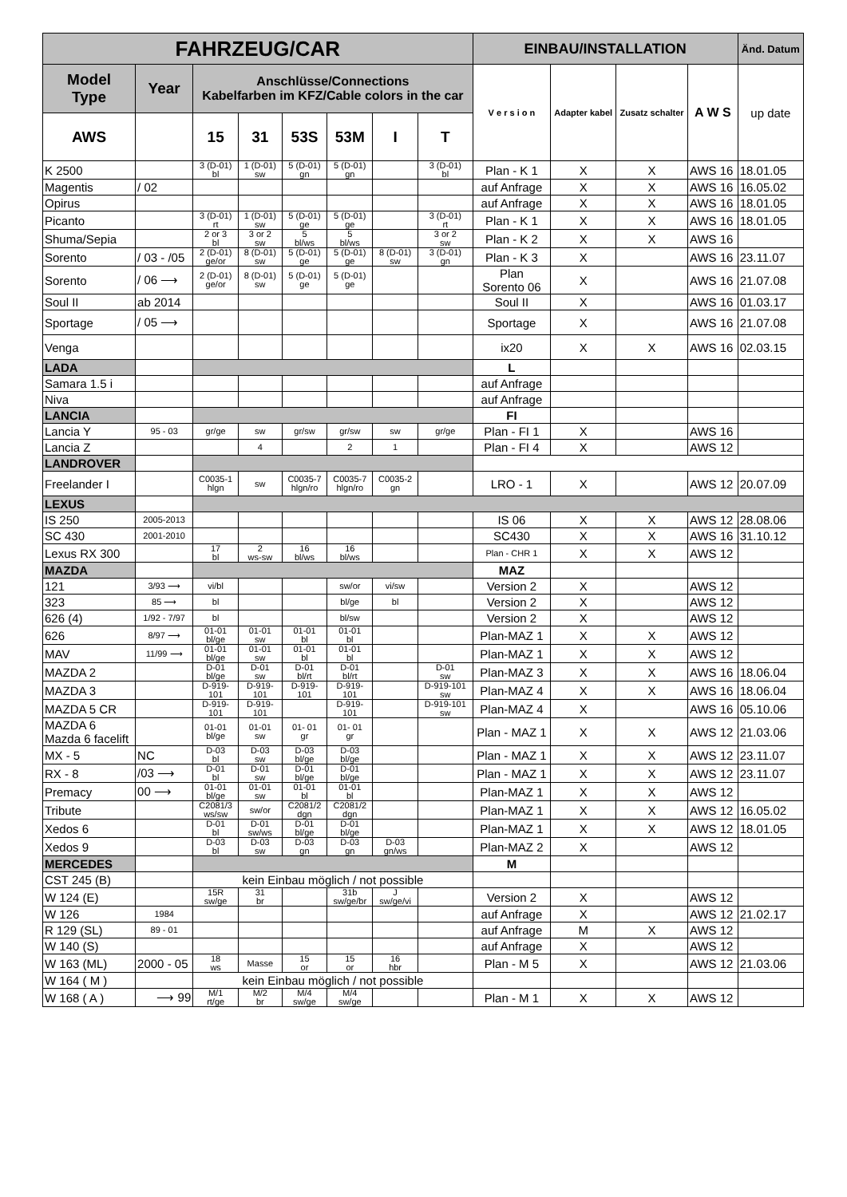| FAHRZEUG/CAR | | | | | | | | EINBAU/INSTALLATION | | | | Änd. Datum |
| --- | --- | --- | --- | --- | --- | --- | --- | --- | --- | --- | --- | --- |
| Model Type | Year | Anschlüsse/Connections Kabelfarben im KFZ/Cable colors in the car | | | | | | V e r s i o n | Adapter kabel | Zusatz schalter | A W S | up date |
| AWS | | 15 | 31 | 53S | 53M | I | T | | | | | |
| K 2500 | | 3 (D-01) bl | 1 (D-01) sw | 5 (D-01) gn | 5 (D-01) gn | | 3 (D-01) bl | Plan - K 1 | X | X | AWS 16 | 18.01.05 |
| Magentis | / 02 | | | | | | | auf Anfrage | X | X | AWS 16 | 16.05.02 |
| Opirus | | | | | | | | auf Anfrage | X | X | AWS 16 | 18.01.05 |
| Picanto | | 3 (D-01) rt | 1 (D-01) sw | 5 (D-01) ge | 5 (D-01) ge | | 3 (D-01) rt | Plan - K 1 | X | X | AWS 16 | 18.01.05 |
| Shuma/Sepia | | 2 or 3 bl | 3 or 2 sw | 5 bl/ws | 5 bl/ws | | 3 or 2 sw | Plan - K 2 | X | X | AWS 16 | |
| Sorento | / 03 - /05 | 2 (D-01) ge/or | 8 (D-01) sw | 5 (D-01) ge | 5 (D-01) ge | 8 (D-01) sw | 3 (D-01) gn | Plan - K 3 | X | | AWS 16 | 23.11.07 |
| Sorento | / 06 ⟶ | 2 (D-01) ge/or | 8 (D-01) sw | 5 (D-01) ge | 5 (D-01) ge | | | Plan Sorento 06 | X | | AWS 16 | 21.07.08 |
| Soul II | ab 2014 | | | | | | | Soul II | X | | AWS 16 | 01.03.17 |
| Sportage | / 05 ⟶ | | | | | | | Sportage | X | | AWS 16 | 21.07.08 |
| Venga | | | | | | | | ix20 | X | X | AWS 16 | 02.03.15 |
| LADA | | | | | | | | L | | | | |
| Samara 1.5 i | | | | | | | | auf Anfrage | | | | |
| Niva | | | | | | | | auf Anfrage | | | | |
| LANCIA | | | | | | | | FI | | | | |
| Lancia Y | 95 - 03 | gr/ge | sw | gr/sw | gr/sw | sw | gr/ge | Plan - FI 1 | X | | AWS 16 | |
| Lancia Z | | | 4 | | 2 | 1 | | Plan - FI 4 | X | | AWS 12 | |
| LANDROVER | | | | | | | | | | | | |
| Freelander I | | C0035-1 hlgn | sw | C0035-7 hlgn/ro | C0035-7 hlgn/ro | C0035-2 gn | | LRO - 1 | X | | AWS 12 | 20.07.09 |
| LEXUS | | | | | | | | | | | | |
| IS 250 | 2005-2013 | | | | | | | IS 06 | X | X | AWS 12 | 28.08.06 |
| SC 430 | 2001-2010 | | | | | | | SC430 | X | X | AWS 16 | 31.10.12 |
| Lexus RX 300 | | 17 bl | 2 ws-sw | 16 bl/ws | 16 bl/ws | | | Plan - CHR 1 | X | X | AWS 12 | |
| MAZDA | | | | | | | | MAZ | | | | |
| 121 | 3/93 ⟶ | vi/bl | | | sw/or | vi/sw | | Version 2 | X | | AWS 12 | |
| 323 | 85 ⟶ | bl | | | bl/ge | bl | | Version 2 | X | | AWS 12 | |
| 626 (4) | 1/92 - 7/97 | bl | | | bl/sw | | | Version 2 | X | | AWS 12 | |
| 626 | 8/97 ⟶ | 01-01 bl/ge | 01-01 sw | 01-01 bl | 01-01 bl | | | Plan-MAZ 1 | X | X | AWS 12 | |
| MAV | 11/99 ⟶ | 01-01 bl/ge | 01-01 sw | 01-01 bl | 01-01 bl | | | Plan-MAZ 1 | X | X | AWS 12 | |
| MAZDA 2 | | D-01 bl/ge | D-01 sw | D-01 bl/rt | D-01 bl/rt | | D-01 sw | Plan-MAZ 3 | X | X | AWS 16 | 18.06.04 |
| MAZDA 3 | | D-919- 101 | D-919- 101 | D-919- 101 | D-919- 101 | | D-919-101 sw | Plan-MAZ 4 | X | X | AWS 16 | 18.06.04 |
| MAZDA 5 CR | | D-919- 101 | D-919- 101 | | D-919- 101 | | D-919-101 sw | Plan-MAZ 4 | X | | AWS 16 | 05.10.06 |
| MAZDA 6 Mazda 6 facelift | | 01-01 bl/ge | 01-01 sw | 01- 01 gr | 01- 01 gr | | | Plan - MAZ 1 | X | X | AWS 12 | 21.03.06 |
| MX - 5 | NC | D-03 bl | D-03 sw | D-03 bl/ge | D-03 bl/ge | | | Plan - MAZ 1 | X | X | AWS 12 | 23.11.07 |
| RX - 8 | /03 ⟶ | D-01 bl | D-01 sw | D-01 bl/ge | D-01 bl/ge | | | Plan - MAZ 1 | X | X | AWS 12 | 23.11.07 |
| Premacy | 00 ⟶ | 01-01 bl/ge | 01-01 sw | 01-01 bl | 01-01 bl | | | Plan-MAZ 1 | X | X | AWS 12 | |
| Tribute | | C2081/3 ws/sw | sw/or | C2081/2 dgn | C2081/2 dgn | | | Plan-MAZ 1 | X | X | AWS 12 | 16.05.02 |
| Xedos 6 | | D-01 bl | D-01 sw/ws | D-01 bl/ge | D-01 bl/ge | | | Plan-MAZ 1 | X | X | AWS 12 | 18.01.05 |
| Xedos 9 | | D-03 bl | D-03 sw | D-03 gn | D-03 gn | D-03 gn/ws | | Plan-MAZ 2 | X | | AWS 12 | |
| MERCEDES | | | | | | | | M | | | | |
| CST 245 (B) | | kein Einbau möglich / not possible | | | | | | | | | | |
| W 124 (E) | | 15R sw/ge | 31 br | | 31b sw/ge/br | J sw/ge/vi | | Version 2 | X | | AWS 12 | |
| W 126 | 1984 | | | | | | | auf Anfrage | X | | AWS 12 | 21.02.17 |
| R 129 (SL) | 89 - 01 | | | | | | | auf Anfrage | M | X | AWS 12 | |
| W 140 (S) | | | | | | | | auf Anfrage | X | | AWS 12 | |
| W 163 (ML) | 2000 - 05 | 18 ws | Masse | 15 or | 15 or | 16 hbr | | Plan - M 5 | X | | AWS 12 | 21.03.06 |
| W 164 ( M ) | | kein Einbau möglich / not possible | | | | | | | | | | |
| W 168 ( A ) | ⟶ 99 | M/1 rt/ge | M/2 br | M/4 sw/ge | M/4 sw/ge | | | Plan - M 1 | X | X | AWS 12 | |